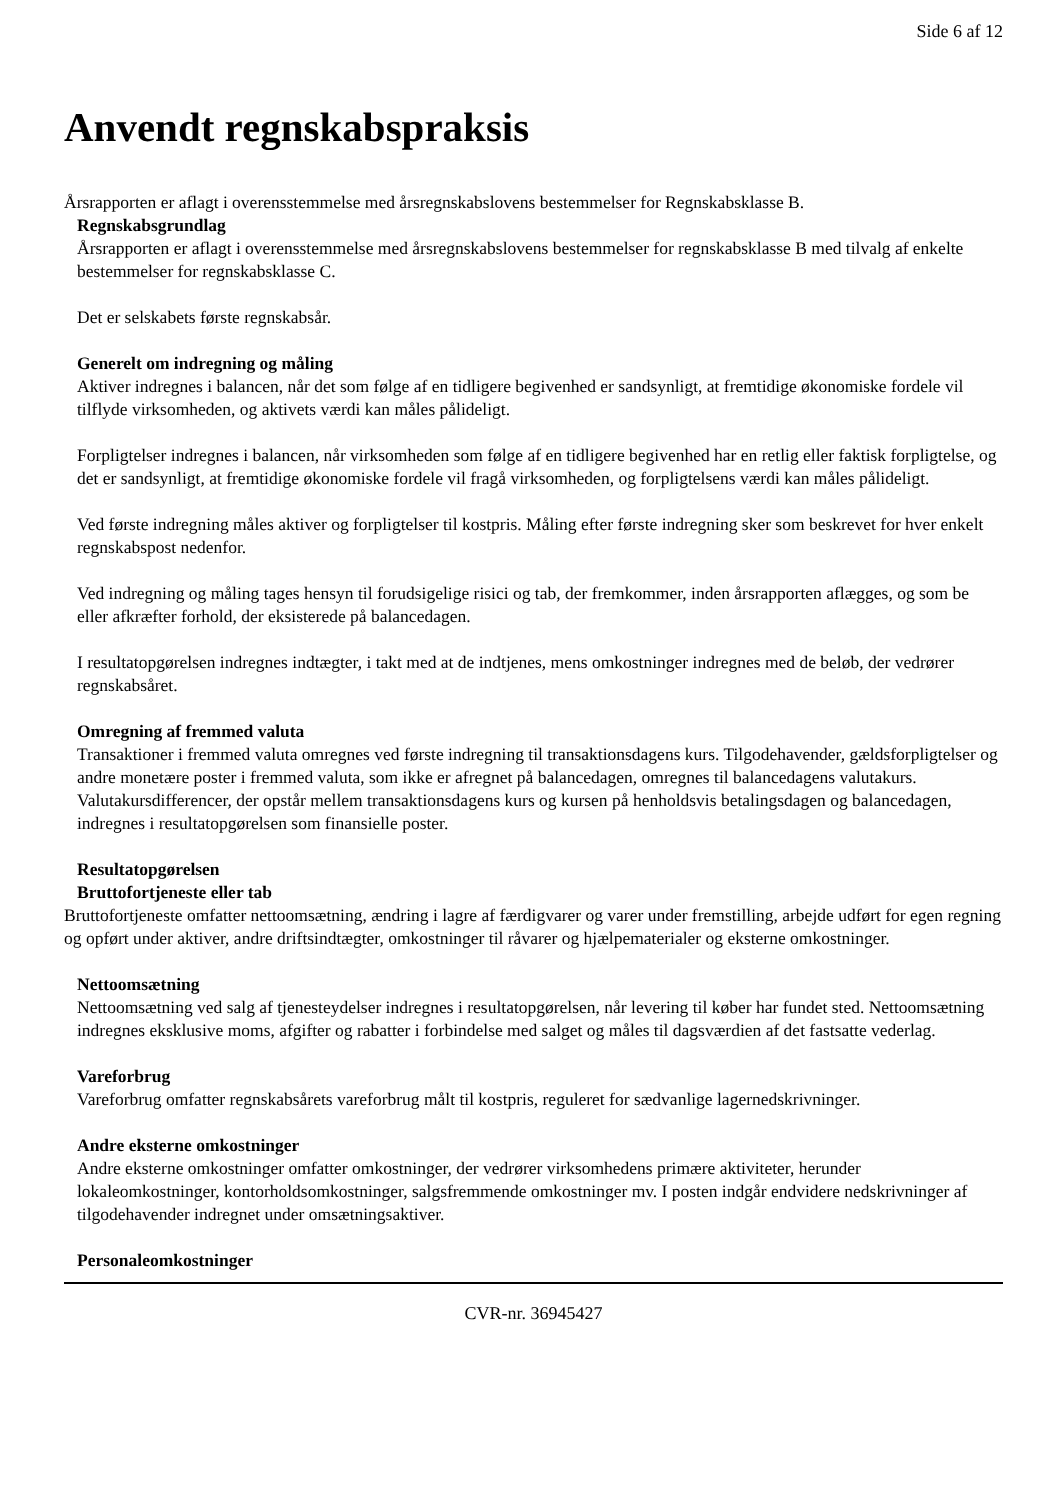Side 6 af 12
Anvendt regnskabspraksis
Årsrapporten er aflagt i overensstemmelse med årsregnskabslovens bestemmelser for Regnskabsklasse B.
Regnskabsgrundlag
Årsrapporten er aflagt i overensstemmelse med årsregnskabslovens bestemmelser for regnskabsklasse B med tilvalg af enkelte bestemmelser for regnskabsklasse C.
Det er selskabets første regnskabsår.
Generelt om indregning og måling
Aktiver indregnes i balancen, når det som følge af en tidligere begivenhed er sandsynligt, at fremtidige økonomiske fordele vil tilflyde virksomheden, og aktivets værdi kan måles pålideligt.
Forpligtelser indregnes i balancen, når virksomheden som følge af en tidligere begivenhed har en retlig eller faktisk forpligtelse, og det er sandsynligt, at fremtidige økonomiske fordele vil fragå virksomheden, og forpligtelsens værdi kan måles pålideligt.
Ved første indregning måles aktiver og forpligtelser til kostpris. Måling efter første indregning sker som beskrevet for hver enkelt regnskabspost nedenfor.
Ved indregning og måling tages hensyn til forudsigelige risici og tab, der fremkommer, inden årsrapporten aflægges, og som be eller afkræfter forhold, der eksisterede på balancedagen.
I resultatopgørelsen indregnes indtægter, i takt med at de indtjenes, mens omkostninger indregnes med de beløb, der vedrører regnskabsåret.
Omregning af fremmed valuta
Transaktioner i fremmed valuta omregnes ved første indregning til transaktionsdagens kurs. Tilgodehavender, gældsforpligtelser og andre monetære poster i fremmed valuta, som ikke er afregnet på balancedagen, omregnes til balancedagens valutakurs. Valutakursdifferencer, der opstår mellem transaktionsdagens kurs og kursen på henholdsvis betalingsdagen og balancedagen, indregnes i resultatopgørelsen som finansielle poster.
Resultatopgørelsen
Bruttofortjeneste eller tab
Bruttofortjeneste omfatter nettoomsætning, ændring i lagre af færdigvarer og varer under fremstilling, arbejde udført for egen regning og opført under aktiver, andre driftsindtægter, omkostninger til råvarer og hjælpematerialer og eksterne omkostninger.
Nettoomsætning
Nettoomsætning ved salg af tjenesteydelser indregnes i resultatopgørelsen, når levering til køber har fundet sted. Nettoomsætning indregnes eksklusive moms, afgifter og rabatter i forbindelse med salget og måles til dagsværdien af det fastsatte vederlag.
Vareforbrug
Vareforbrug omfatter regnskabsårets vareforbrug målt til kostpris, reguleret for sædvanlige lagernedskrivninger.
Andre eksterne omkostninger
Andre eksterne omkostninger omfatter omkostninger, der vedrører virksomhedens primære aktiviteter, herunder lokaleomkostninger, kontorholdsomkostninger, salgsfremmende omkostninger mv. I posten indgår endvidere nedskrivninger af tilgodehavender indregnet under omsætningsaktiver.
Personaleomkostninger
CVR-nr. 36945427